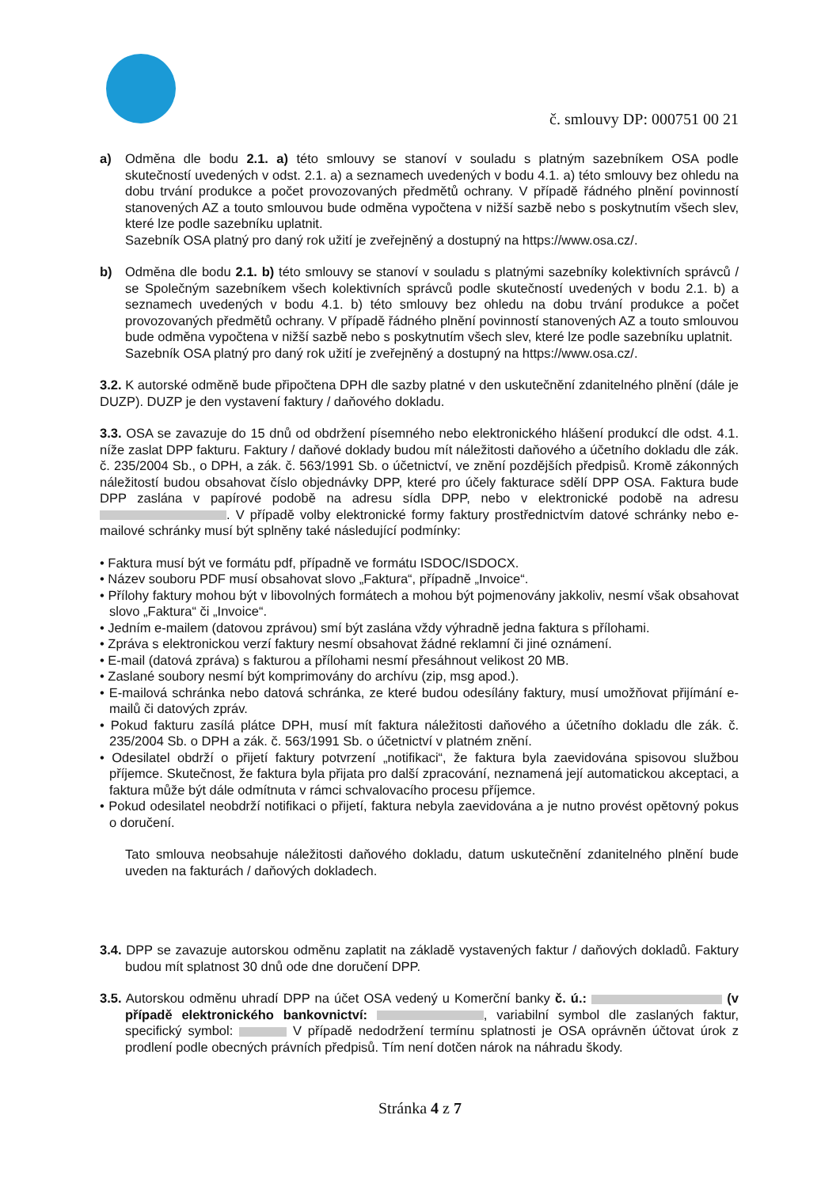č. smlouvy DP: 000751 00 21
a) Odměna dle bodu 2.1. a) této smlouvy se stanoví v souladu s platným sazebníkem OSA podle skutečností uvedených v odst. 2.1. a) a seznamech uvedených v bodu 4.1. a) této smlouvy bez ohledu na dobu trvání produkce a počet provozovaných předmětů ochrany. V případě řádného plnění povinností stanovených AZ a touto smlouvou bude odměna vypočtena v nižší sazbě nebo s poskytnutím všech slev, které lze podle sazebníku uplatnit.
Sazebník OSA platný pro daný rok užití je zveřejněný a dostupný na https://www.osa.cz/.
b) Odměna dle bodu 2.1. b) této smlouvy se stanoví v souladu s platnými sazebníky kolektivních správců / se Společným sazebníkem všech kolektivních správců podle skutečností uvedených v bodu 2.1. b) a seznamech uvedených v bodu 4.1. b) této smlouvy bez ohledu na dobu trvání produkce a počet provozovaných předmětů ochrany. V případě řádného plnění povinností stanovených AZ a touto smlouvou bude odměna vypočtena v nižší sazbě nebo s poskytnutím všech slev, které lze podle sazebníku uplatnit.
Sazebník OSA platný pro daný rok užití je zveřejněný a dostupný na https://www.osa.cz/.
3.2. K autorské odměně bude připočtena DPH dle sazby platné v den uskutečnění zdanitelného plnění (dále je DUZP). DUZP je den vystavení faktury / daňového dokladu.
3.3. OSA se zavazuje do 15 dnů od obdržení písemného nebo elektronického hlášení produkcí dle odst. 4.1. níže zaslat DPP fakturu. Faktury / daňové doklady budou mít náležitosti daňového a účetního dokladu dle zák. č. 235/2004 Sb., o DPH, a zák. č. 563/1991 Sb. o účetnictví, ve znění pozdějších předpisů. Kromě zákonných náležitostí budou obsahovat číslo objednávky DPP, které pro účely fakturace sdělí DPP OSA. Faktura bude DPP zaslána v papírové podobě na adresu sídla DPP, nebo v elektronické podobě na adresu . V případě volby elektronické formy faktury prostřednictvím datové schránky nebo e-mailové schránky musí být splněny také následující podmínky:
• Faktura musí být ve formátu pdf, případně ve formátu ISDOC/ISDOCX.
• Název souboru PDF musí obsahovat slovo „Faktura“, případně „Invoice“.
• Přílohy faktury mohou být v libovolných formátech a mohou být pojmenovány jakkoliv, nesmí však obsahovat slovo „Faktura“ či „Invoice“.
• Jedním e-mailem (datovou zprávou) smí být zaslána vždy výhradně jedna faktura s přílohami.
• Zpráva s elektronickou verzí faktury nesmí obsahovat žádné reklamní či jiné oznámení.
• E-mail (datová zpráva) s fakturou a přílohami nesmí přesáhnout velikost 20 MB.
• Zaslané soubory nesmí být komprimovány do archívu (zip, msg apod.).
• E-mailová schránka nebo datová schránka, ze které budou odesílány faktury, musí umožňovat přijímání e-mailů či datových zpráv.
• Pokud fakturu zasílá plátce DPH, musí mít faktura náležitosti daňového a účetního dokladu dle zák. č. 235/2004 Sb. o DPH a zák. č. 563/1991 Sb. o účetnictví v platném znění.
• Odesilatel obdrží o přijetí faktury potvrzení „notifikaci“, že faktura byla zaevidována spisovou službou příjemce. Skutečnost, že faktura byla přijata pro další zpracování, neznamená její automatickou akceptaci, a faktura může být dále odmítnuta v rámci schvalovacího procesu příjemce.
• Pokud odesilatel neobdrží notifikaci o přijetí, faktura nebyla zaevidována a je nutno provést opětovný pokus o doručení.
Tato smlouva neobsahuje náležitosti daňového dokladu, datum uskutečnění zdanitelného plnění bude uveden na fakturách / daňových dokladech.
3.4. DPP se zavazuje autorskou odměnu zaplatit na základě vystavených faktur / daňových dokladů. Faktury budou mít splatnost 30 dnů ode dne doručení DPP.
3.5. Autorskou odměnu uhradí DPP na účet OSA vedený u Komerční banky č. ú.: (v případě elektronického bankovnictví: , variabilní symbol dle zaslaných faktur, specifický symbol: V případě nedodržení termínu splatnosti je OSA oprávněn účtovat úrok z prodlení podle obecných právních předpisů. Tím není dotčen nárok na náhradu škody.
Stránka 4 z 7